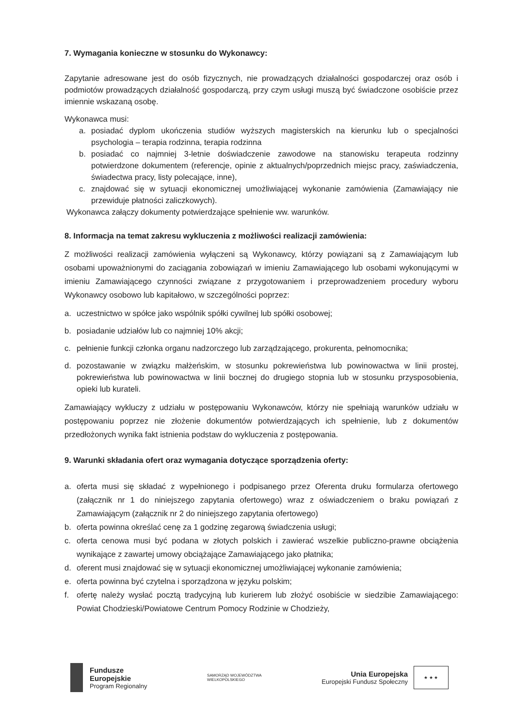7. Wymagania konieczne w stosunku do Wykonawcy:
Zapytanie adresowane jest do osób fizycznych, nie prowadzących działalności gospodarczej oraz osób i podmiotów prowadzących działalność gospodarczą, przy czym usługi muszą być świadczone osobiście przez imiennie wskazaną osobę.
Wykonawca musi:
a. posiadać dyplom ukończenia studiów wyższych magisterskich na kierunku lub o specjalności psychologia – terapia rodzinna, terapia rodzinna
b. posiadać co najmniej 3-letnie doświadczenie zawodowe na stanowisku terapeuta rodzinny potwierdzone dokumentem (referencje, opinie z aktualnych/poprzednich miejsc pracy, zaświadczenia, świadectwa pracy, listy polecające, inne),
c. znajdować się w sytuacji ekonomicznej umożliwiającej wykonanie zamówienia (Zamawiający nie przewiduje płatności zaliczkowych).
Wykonawca załączy dokumenty potwierdzające spełnienie ww. warunków.
8. Informacja na temat zakresu wykluczenia z możliwości realizacji zamówienia:
Z możliwości realizacji zamówienia wyłączeni są Wykonawcy, którzy powiązani są z Zamawiającym lub osobami upoważnionymi do zaciągania zobowiązań w imieniu Zamawiającego lub osobami wykonującymi w imieniu Zamawiającego czynności związane z przygotowaniem i przeprowadzeniem procedury wyboru Wykonawcy osobowo lub kapitałowo, w szczególności poprzez:
a. uczestnictwo w spółce jako wspólnik spółki cywilnej lub spółki osobowej;
b. posiadanie udziałów lub co najmniej 10% akcji;
c. pełnienie funkcji członka organu nadzorczego lub zarządzającego, prokurenta, pełnomocnika;
d. pozostawanie w związku małżeńskim, w stosunku pokrewieństwa lub powinowactwa w linii prostej, pokrewieństwa lub powinowactwa w linii bocznej do drugiego stopnia lub w stosunku przysposobienia, opieki lub kurateli.
Zamawiający wykluczy z udziału w postępowaniu Wykonawców, którzy nie spełniają warunków udziału w postępowaniu poprzez nie złożenie dokumentów potwierdzających ich spełnienie, lub z dokumentów przedłożonych wynika fakt istnienia podstaw do wykluczenia z postępowania.
9. Warunki składania ofert oraz wymagania dotyczące sporządzenia oferty:
a. oferta musi się składać z wypełnionego i podpisanego przez Oferenta druku formularza ofertowego (załącznik nr 1 do niniejszego zapytania ofertowego) wraz z oświadczeniem o braku powiązań z Zamawiającym (załącznik nr 2 do niniejszego zapytania ofertowego)
b. oferta powinna określać cenę za 1 godzinę zegarową świadczenia usługi;
c. oferta cenowa musi być podana w złotych polskich i zawierać wszelkie publiczno-prawne obciążenia wynikające z zawartej umowy obciążające Zamawiającego jako płatnika;
d. oferent musi znajdować się w sytuacji ekonomicznej umożliwiającej wykonanie zamówienia;
e. oferta powinna być czytelna i sporządzona w języku polskim;
f. ofertę należy wysłać pocztą tradycyjną lub kurierem lub złożyć osobiście w siedzibie Zamawiającego: Powiat Chodzieski/Powiatowe Centrum Pomocy Rodzinie w Chodzieży,
Fundusze
Europejskie
Program Regionalny
SAMORZĄD WOJEWÓDZTWA
WIELKOPOLSKIEGO
Unia Europejska
Europejski Fundusz Społeczny ★ ★ ★